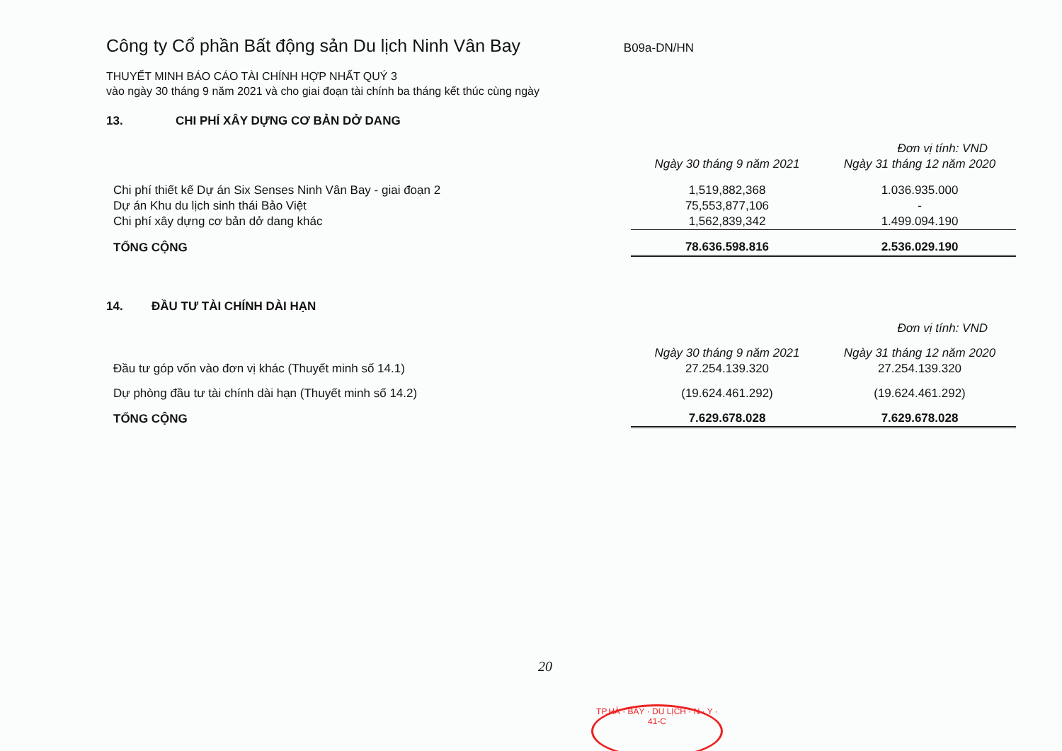Công ty Cổ phần Bất động sản Du lịch Ninh Vân Bay
B09a-DN/HN
THUYẾT MINH BÁO CÁO TÀI CHÍNH HỢP NHẤT QUÝ 3
vào ngày 30 tháng 9 năm 2021 và cho giai đoạn tài chính ba tháng kết thúc cùng ngày
13. CHI PHÍ XÂY DỰNG CƠ BẢN DỞ DANG
| | | Đơn vị tính: VND |
| | Ngày 30 tháng 9 năm 2021 | Ngày 31 tháng 12 năm 2020 |
| Chi phí thiết kế Dự án Six Senses Ninh Vân Bay - giai đoạn 2 | 1,519,882,368 | 1.036.935.000 |
| Dự án Khu du lịch sinh thái Bảo Việt | 75,553,877,106 | - |
| Chi phí xây dựng cơ bản dở dang khác | 1,562,839,342 | 1.499.094.190 |
| TỔNG CỘNG | 78.636.598.816 | 2.536.029.190 |
14. ĐẦU TƯ TÀI CHÍNH DÀI HẠN
| | | Đơn vị tính: VND |
| | Ngày 30 tháng 9 năm 2021 | Ngày 31 tháng 12 năm 2020 |
| Đầu tư góp vốn vào đơn vị khác (Thuyết minh số 14.1) | 27.254.139.320 | 27.254.139.320 |
| Dự phòng đầu tư tài chính dài hạn (Thuyết minh số 14.2) | (19.624.461.292) | (19.624.461.292) |
| TỔNG CỘNG | 7.629.678.028 | 7.629.678.028 |
20
TP.HÀ · BẢY · DU LỊCH · N · Y · 41-C